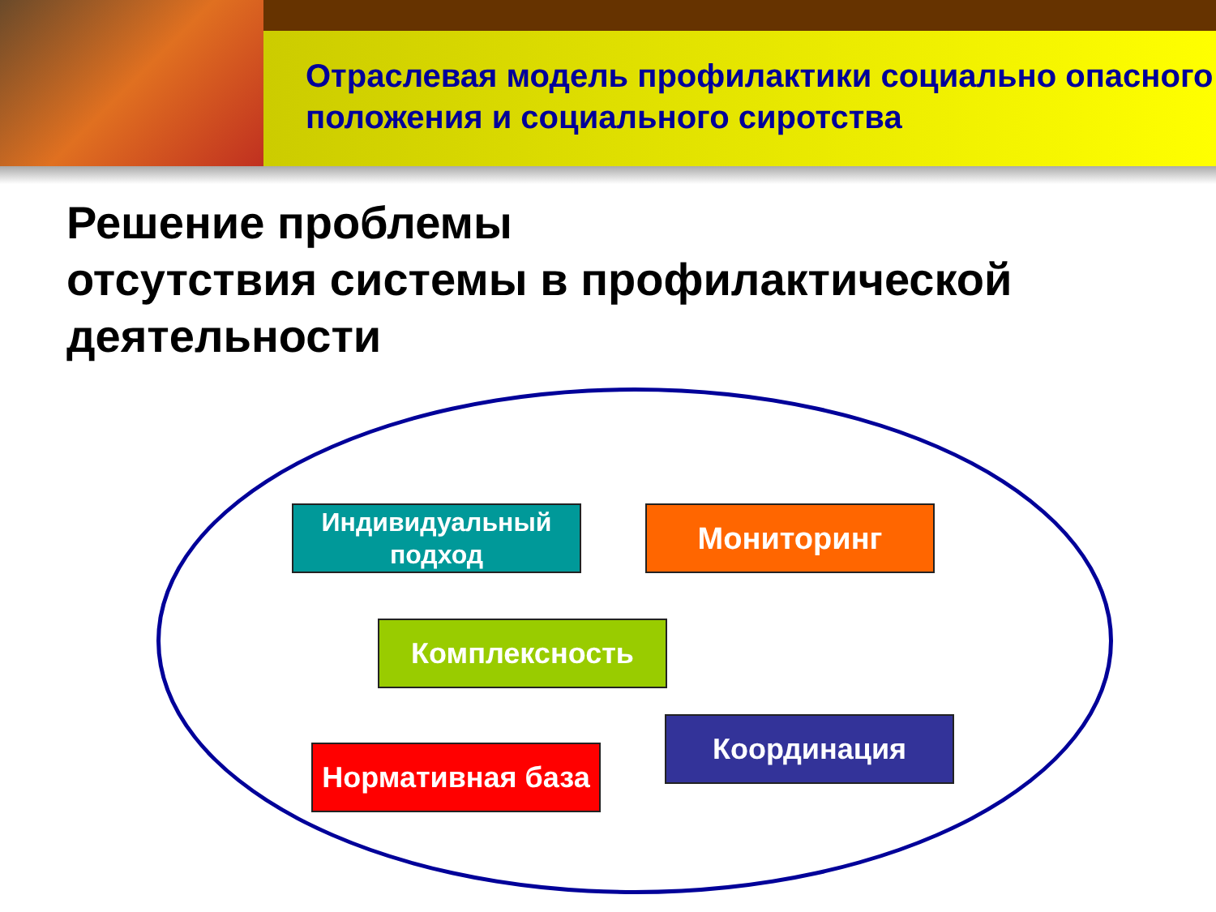Отраслевая модель профилактики социально опасного положения и социального сиротства
Решение проблемы
отсутствия системы в профилактической деятельности
Индивидуальный подход
Мониторинг
Комплексность
Нормативная база
Координация